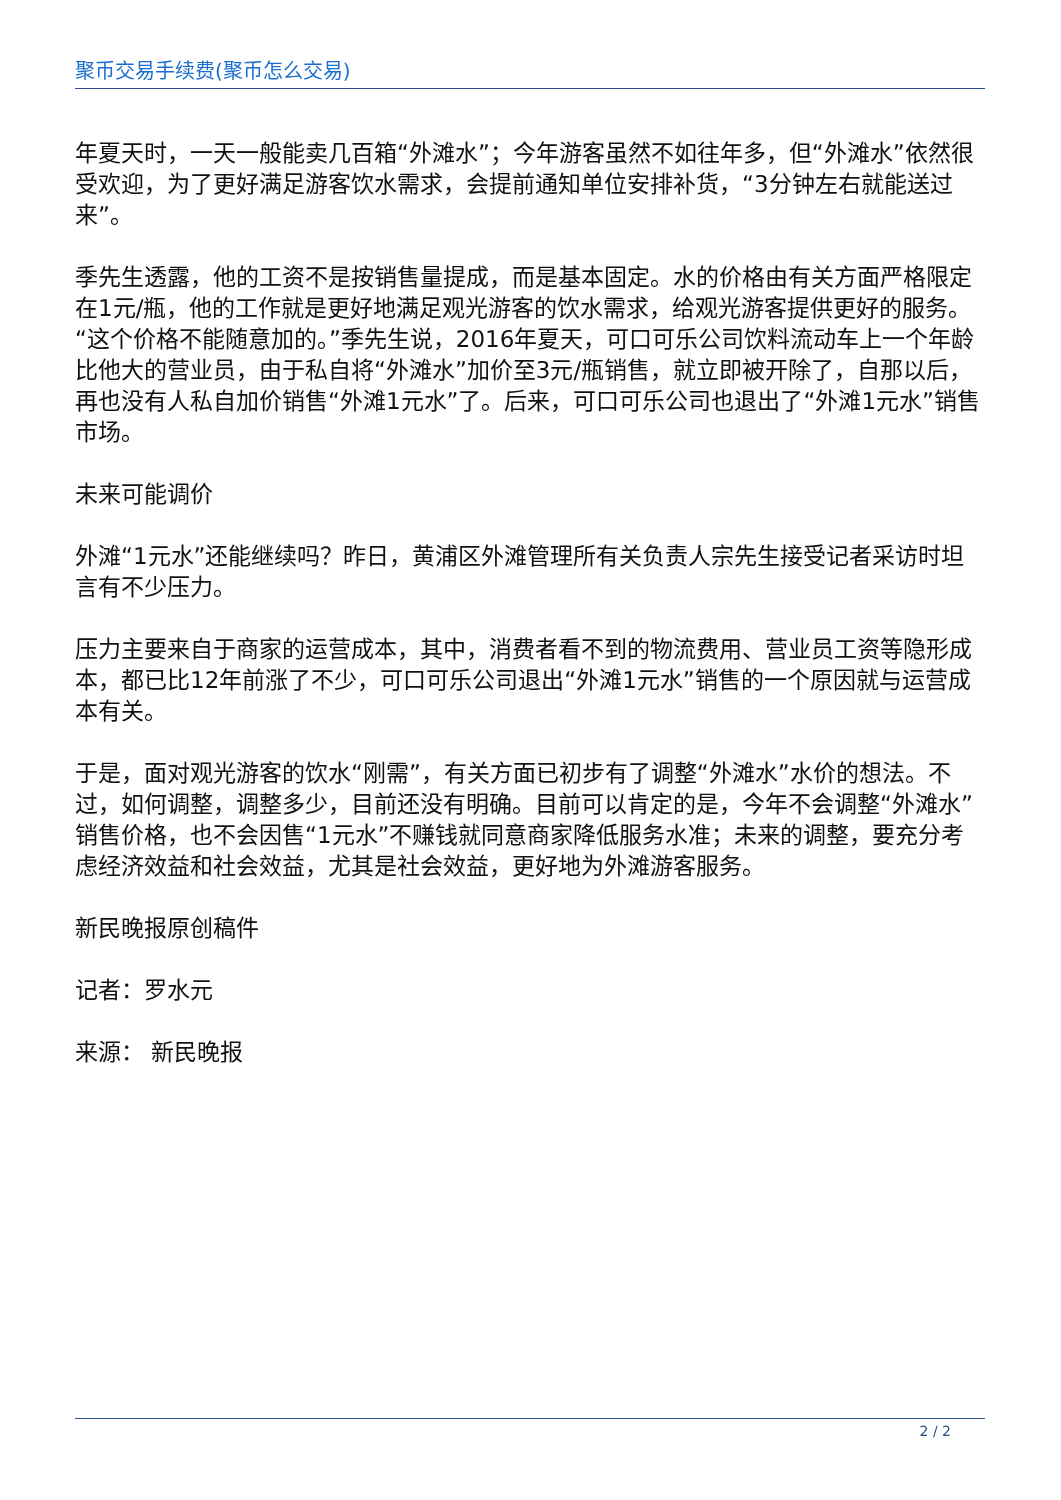聚币交易手续费(聚币怎么交易)
年夏天时，一天一般能卖几百箱“外滩水”；今年游客虽然不如往年多，但“外滩水”依然很受欢迎，为了更好满足游客饮水需求，会提前通知单位安排补货，“3分钟左右就能送过来”。
季先生透露，他的工资不是按销售量提成，而是基本固定。水的价格由有关方面严格限定在1元/瓶，他的工作就是更好地满足观光游客的饮水需求，给观光游客提供更好的服务。“这个价格不能随意加的。”季先生说，2016年夏天，可口可乐公司饮料流动车上一个年龄比他大的营业员，由于私自将“外滩水”加价至3元/瓶销售，就立即被开除了，自那以后，再也没有人私自加价销售“外滩1元水”了。后来，可口可乐公司也退出了“外滩1元水”销售市场。
未来可能调价
外滩“1元水”还能继续吗？昨日，黄浦区外滩管理所有关负责人宗先生接受记者采访时坦言有不少压力。
压力主要来自于商家的运营成本，其中，消费者看不到的物流费用、营业员工资等隐形成本，都已比12年前涨了不少，可口可乐公司退出“外滩1元水”销售的一个原因就与运营成本有关。
于是，面对观光游客的饮水“刚需”，有关方面已初步有了调整“外滩水”水价的想法。不过，如何调整，调整多少，目前还没有明确。目前可以肯定的是，今年不会调整“外滩水”销售价格，也不会因售“1元水”不赚钱就同意商家降低服务水准；未来的调整，要充分考虑经济效益和社会效益，尤其是社会效益，更好地为外滩游客服务。
新民晚报原创稿件
记者：罗水元
来源： 新民晚报
2 / 2